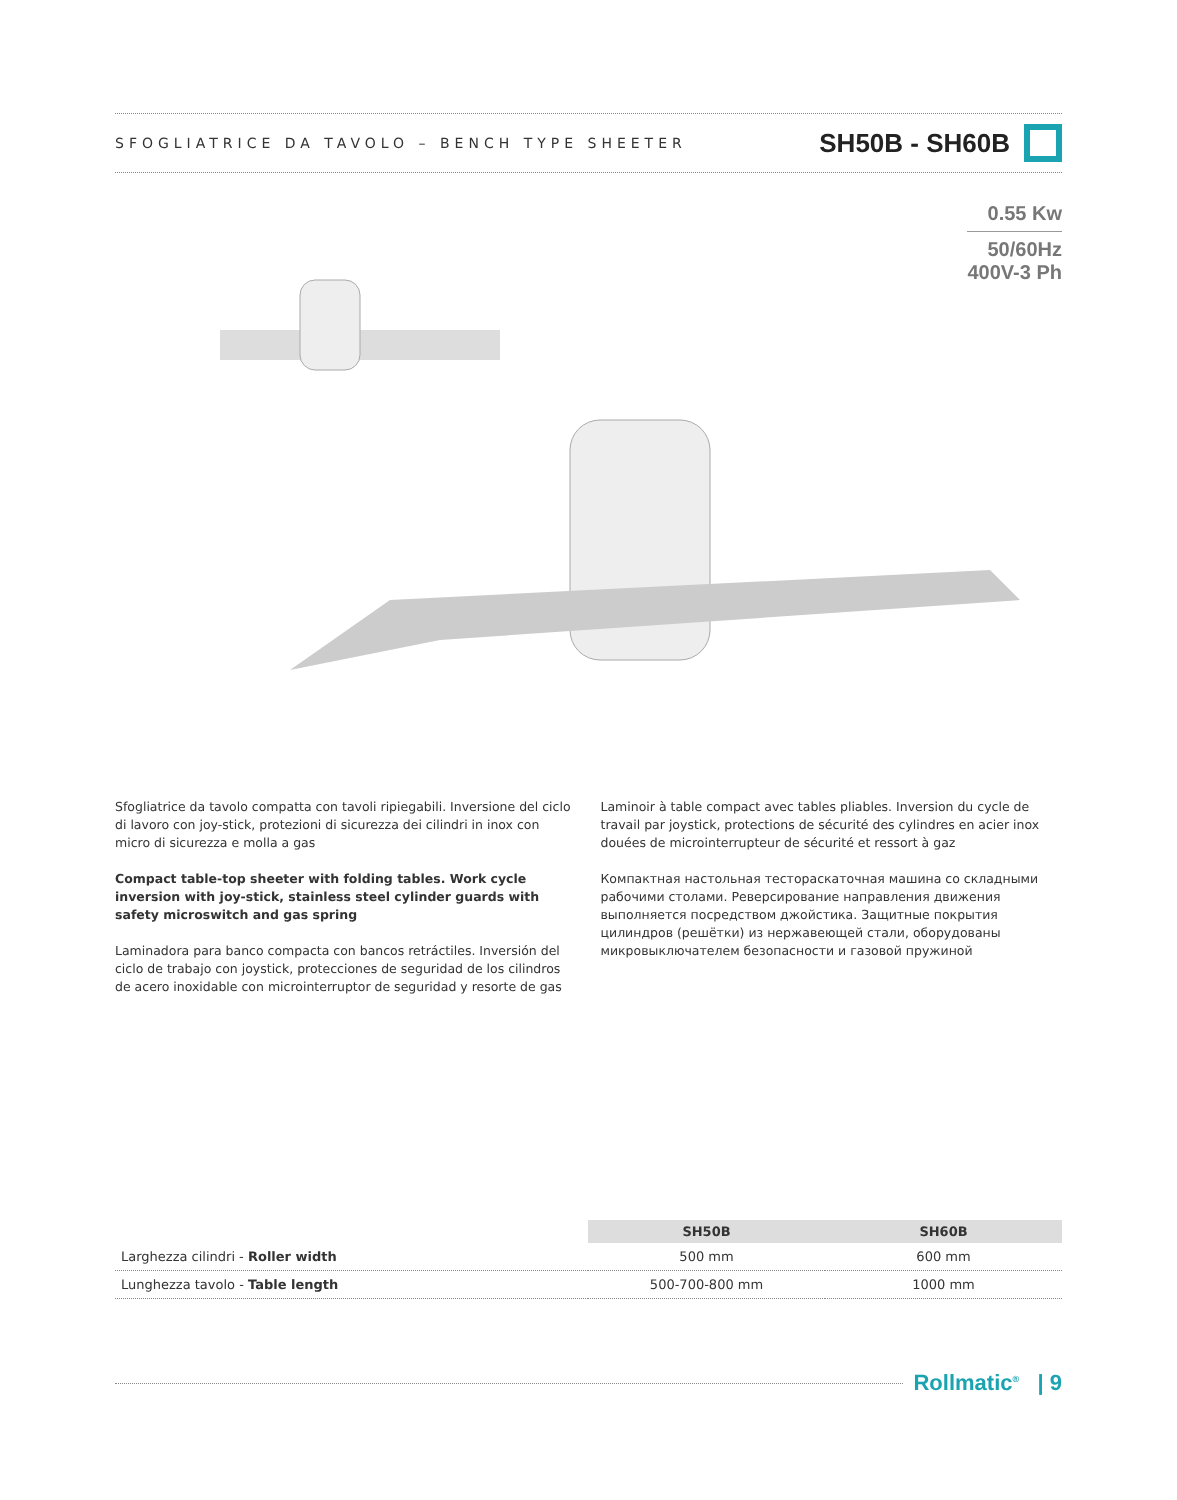SFOGLIATRICE DA TAVOLO – BENCH TYPE SHEETER SH50B - SH60B
0.55 Kw
50/60Hz
400V-3 Ph
Sfogliatrice da tavolo compatta con tavoli ripiegabili. Inversione del ciclo di lavoro con joy-stick, protezioni di sicurezza dei cilindri in inox con micro di sicurezza e molla a gas
Compact table-top sheeter with folding tables. Work cycle inversion with joy-stick, stainless steel cylinder guards with safety microswitch and gas spring
Laminadora para banco compacta con bancos retráctiles. Inversión del ciclo de trabajo con joystick, protecciones de seguridad de los cilindros de acero inoxidable con microinterruptor de seguridad y resorte de gas
Laminoir à table compact avec tables pliables. Inversion du cycle de travail par joystick, protections de sécurité des cylindres en acier inox douées de microinterrupteur de sécurité et ressort à gaz
Компактная настольная тестораскаточная машина со складными рабочими столами. Реверсирование направления движения выполняется посредством джойстика. Защитные покрытия цилиндров (решётки) из нержавеющей стали, оборудованы микровыключателем безопасности и газовой пружиной
| | SH50B | SH60B |
| Larghezza cilindri - Roller width | 500 mm | 600 mm |
| Lunghezza tavolo - Table length | 500-700-800 mm | 1000 mm |
Rollmatic<sup>®</sup> | 9